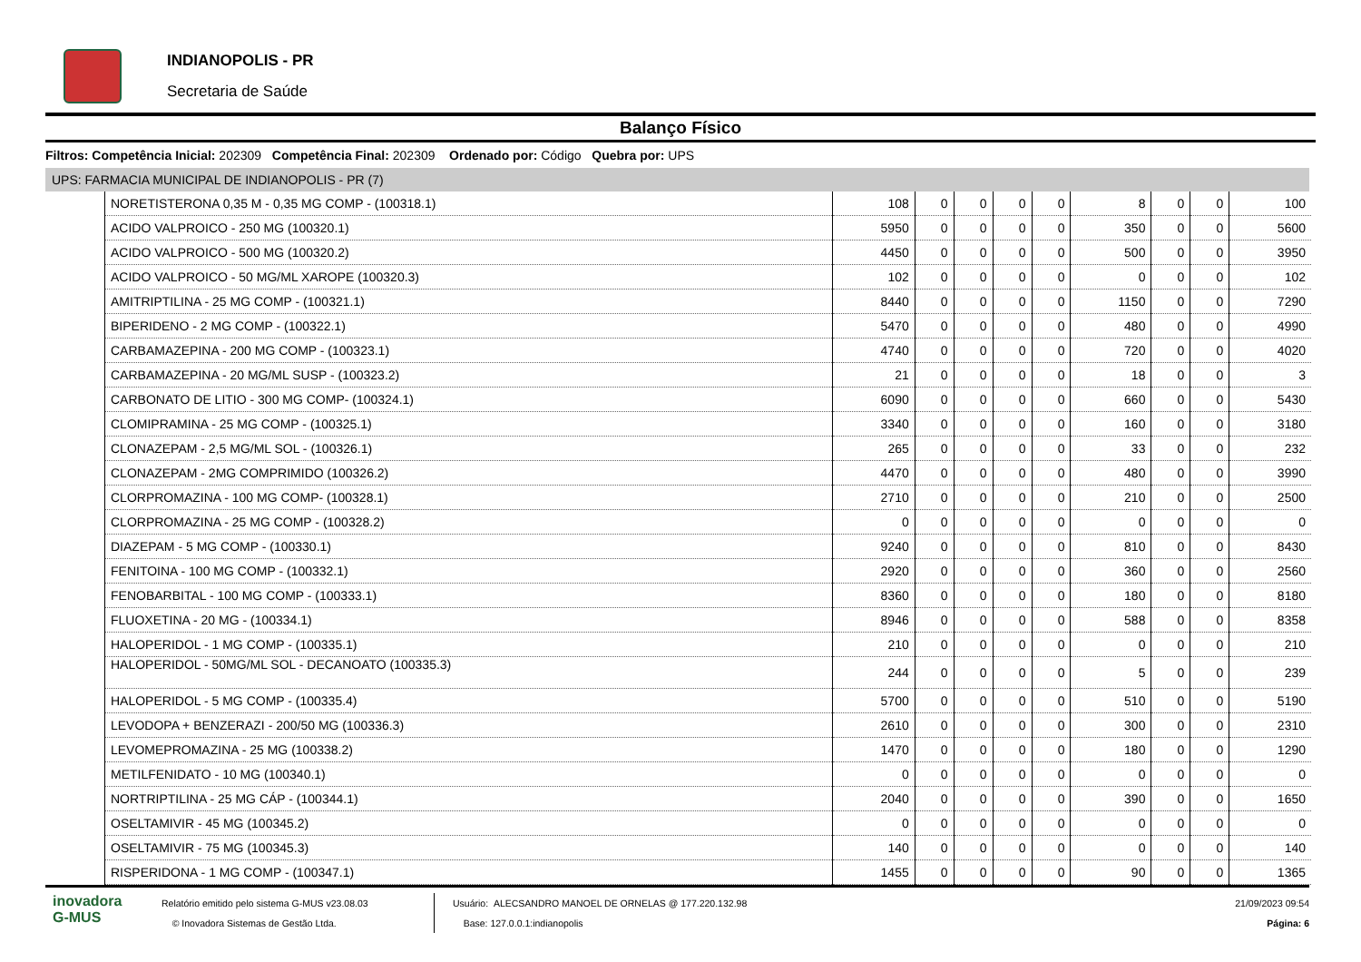INDIANOPOLIS - PR
Secretaria de Saúde
Balanço Físico
Filtros: Competência Inicial: 202309 Competência Final: 202309 Ordenado por: Código Quebra por: UPS
UPS: FARMACIA MUNICIPAL DE INDIANOPOLIS - PR (7)
| NORETISTERONA 0,35 M - 0,35 MG COMP - (100318.1) | 108 | 0 | 0 | 0 | 0 | 8 | 0 | 0 | 100 |
| ACIDO VALPROICO - 250 MG (100320.1) | 5950 | 0 | 0 | 0 | 0 | 350 | 0 | 0 | 5600 |
| ACIDO VALPROICO - 500 MG (100320.2) | 4450 | 0 | 0 | 0 | 0 | 500 | 0 | 0 | 3950 |
| ACIDO VALPROICO - 50 MG/ML XAROPE (100320.3) | 102 | 0 | 0 | 0 | 0 | 0 | 0 | 0 | 102 |
| AMITRIPTILINA - 25 MG COMP - (100321.1) | 8440 | 0 | 0 | 0 | 0 | 1150 | 0 | 0 | 7290 |
| BIPERIDENO - 2 MG COMP - (100322.1) | 5470 | 0 | 0 | 0 | 0 | 480 | 0 | 0 | 4990 |
| CARBAMAZEPINA - 200 MG COMP - (100323.1) | 4740 | 0 | 0 | 0 | 0 | 720 | 0 | 0 | 4020 |
| CARBAMAZEPINA - 20 MG/ML SUSP - (100323.2) | 21 | 0 | 0 | 0 | 0 | 18 | 0 | 0 | 3 |
| CARBONATO DE LITIO - 300 MG COMP- (100324.1) | 6090 | 0 | 0 | 0 | 0 | 660 | 0 | 0 | 5430 |
| CLOMIPRAMINA - 25 MG COMP - (100325.1) | 3340 | 0 | 0 | 0 | 0 | 160 | 0 | 0 | 3180 |
| CLONAZEPAM - 2,5 MG/ML SOL - (100326.1) | 265 | 0 | 0 | 0 | 0 | 33 | 0 | 0 | 232 |
| CLONAZEPAM - 2MG COMPRIMIDO (100326.2) | 4470 | 0 | 0 | 0 | 0 | 480 | 0 | 0 | 3990 |
| CLORPROMAZINA - 100 MG COMP- (100328.1) | 2710 | 0 | 0 | 0 | 0 | 210 | 0 | 0 | 2500 |
| CLORPROMAZINA - 25 MG COMP - (100328.2) | 0 | 0 | 0 | 0 | 0 | 0 | 0 | 0 | 0 |
| DIAZEPAM - 5 MG COMP - (100330.1) | 9240 | 0 | 0 | 0 | 0 | 810 | 0 | 0 | 8430 |
| FENITOINA - 100 MG COMP - (100332.1) | 2920 | 0 | 0 | 0 | 0 | 360 | 0 | 0 | 2560 |
| FENOBARBITAL - 100 MG COMP - (100333.1) | 8360 | 0 | 0 | 0 | 0 | 180 | 0 | 0 | 8180 |
| FLUOXETINA - 20 MG - (100334.1) | 8946 | 0 | 0 | 0 | 0 | 588 | 0 | 0 | 8358 |
| HALOPERIDOL - 1 MG COMP - (100335.1) | 210 | 0 | 0 | 0 | 0 | 0 | 0 | 0 | 210 |
| HALOPERIDOL - 50MG/ML SOL - DECANOATO (100335.3) | 244 | 0 | 0 | 0 | 0 | 5 | 0 | 0 | 239 |
| HALOPERIDOL - 5 MG COMP - (100335.4) | 5700 | 0 | 0 | 0 | 0 | 510 | 0 | 0 | 5190 |
| LEVODOPA + BENZERAZI - 200/50 MG (100336.3) | 2610 | 0 | 0 | 0 | 0 | 300 | 0 | 0 | 2310 |
| LEVOMEPROMAZINA - 25 MG (100338.2) | 1470 | 0 | 0 | 0 | 0 | 180 | 0 | 0 | 1290 |
| METILFENIDATO - 10 MG (100340.1) | 0 | 0 | 0 | 0 | 0 | 0 | 0 | 0 | 0 |
| NORTRIPTILINA - 25 MG CÁP - (100344.1) | 2040 | 0 | 0 | 0 | 0 | 390 | 0 | 0 | 1650 |
| OSELTAMIVIR - 45 MG (100345.2) | 0 | 0 | 0 | 0 | 0 | 0 | 0 | 0 | 0 |
| OSELTAMIVIR - 75 MG (100345.3) | 140 | 0 | 0 | 0 | 0 | 0 | 0 | 0 | 140 |
| RISPERIDONA - 1 MG COMP - (100347.1) | 1455 | 0 | 0 | 0 | 0 | 90 | 0 | 0 | 1365 |
inovadora
G-MUS
Relatório emitido pelo sistema G-MUS v23.08.03
© Inovadora Sistemas de Gestão Ltda.
Usuário: ALECSANDRO MANOEL DE ORNELAS @ 177.220.132.98
Base: 127.0.0.1:indianopolis
21/09/2023 09:54
Página: 6